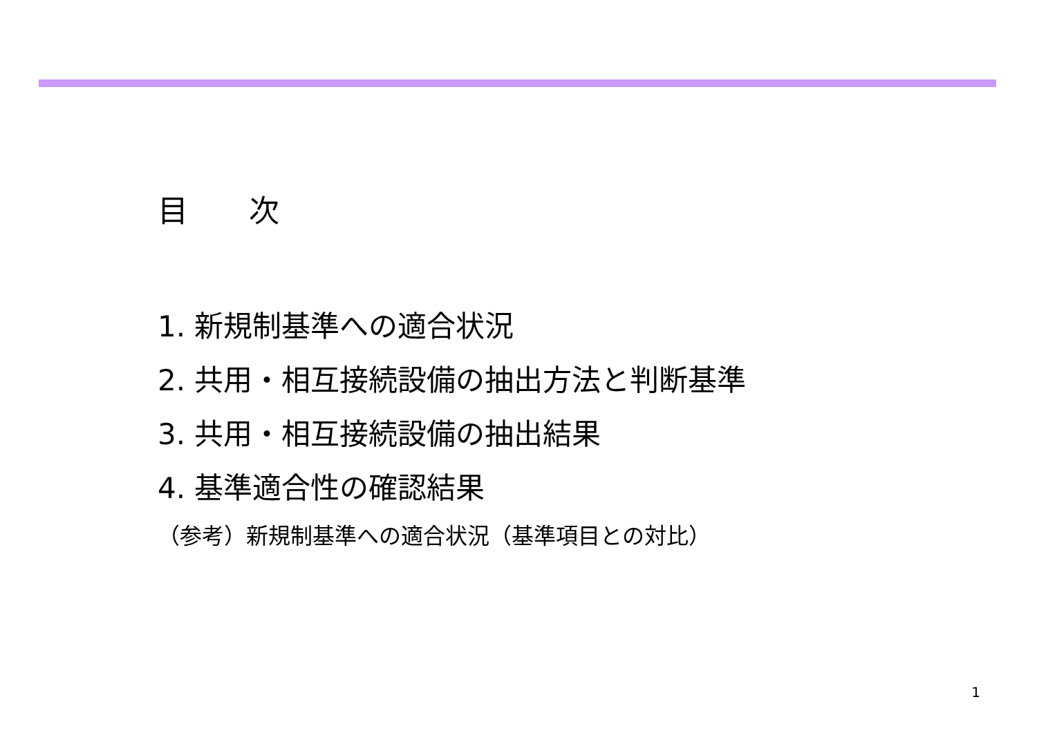目　　次
1. 新規制基準への適合状況
2. 共用・相互接続設備の抽出方法と判断基準
3. 共用・相互接続設備の抽出結果
4. 基準適合性の確認結果
（参考）新規制基準への適合状況（基準項目との対比）
1